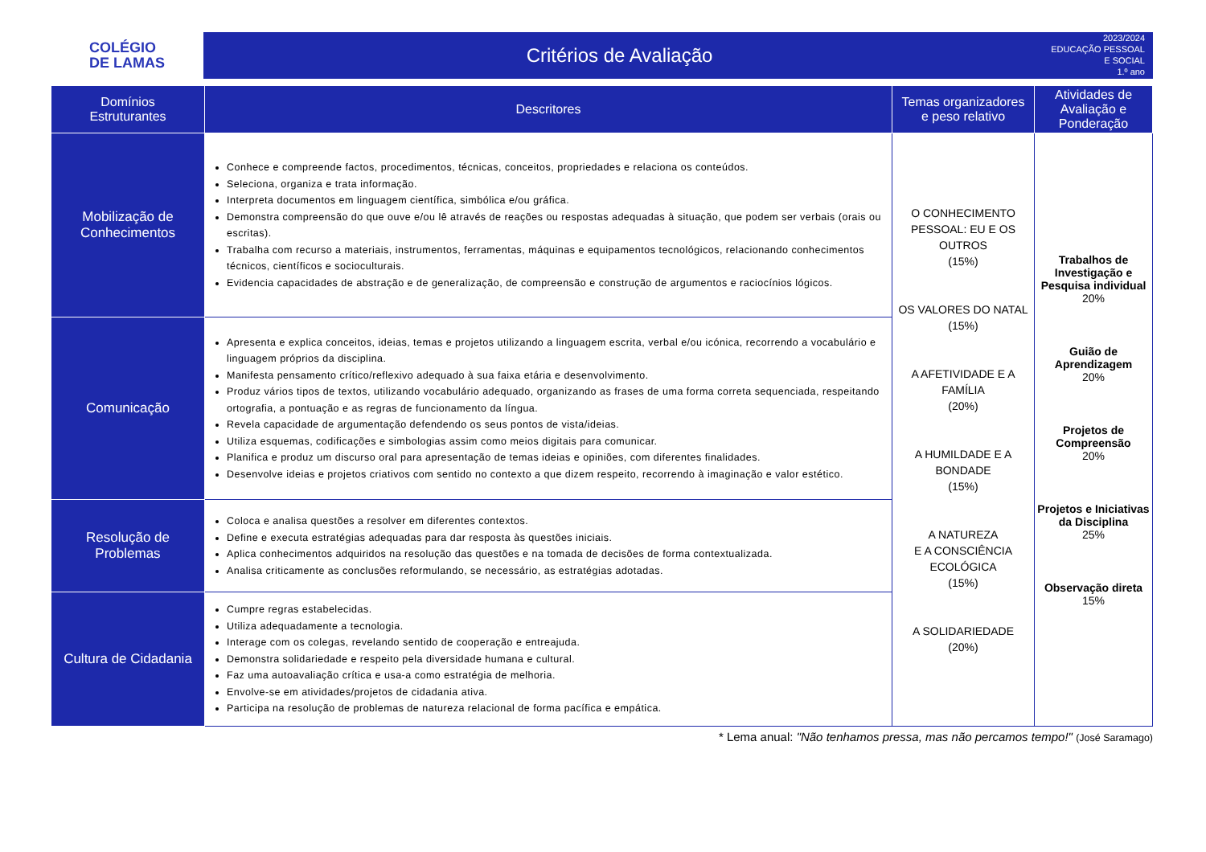COLÉGIO
DE LAMAS
Critérios de Avaliação
2023/2024
EDUCAÇÃO PESSOAL
E SOCIAL
1.º ano
| Domínios Estruturantes | Descritores | Temas organizadores e peso relativo | Atividades de Avaliação e Ponderação |
| --- | --- | --- | --- |
| Mobilização de Conhecimentos | Conhece e compreende factos, procedimentos, técnicas, conceitos, propriedades e relaciona os conteúdos. Seleciona, organiza e trata informação. Interpreta documentos em linguagem científica, simbólica e/ou gráfica. Demonstra compreensão do que ouve e/ou lê através de reações ou respostas adequadas à situação, que podem ser verbais (orais ou escritas). Trabalha com recurso a materiais, instrumentos, ferramentas, máquinas e equipamentos tecnológicos, relacionando conhecimentos técnicos, científicos e socioculturais. Evidencia capacidades de abstração e de generalização, de compreensão e construção de argumentos e raciocínios lógicos. | O CONHECIMENTO PESSOAL: EU E OS OUTROS (15%) OS VALORES DO NATAL (15%) A AFETIVIDADE E A FAMÍLIA (20%) A HUMILDADE E A BONDADE (15%) A NATUREZA E A CONSCIÊNCIA ECOLÓGICA (15%) A SOLIDARIEDADE (20%) | Trabalhos de Investigação e Pesquisa individual 20% Guião de Aprendizagem 20% Projetos de Compreensão 20% Projetos e Iniciativas da Disciplina 25% Observação direta 15% |
| Comunicação | Apresenta e explica conceitos, ideias, temas e projetos utilizando a linguagem escrita, verbal e/ou icónica, recorrendo a vocabulário e linguagem próprios da disciplina. Manifesta pensamento crítico/reflexivo adequado à sua faixa etária e desenvolvimento. Produz vários tipos de textos, utilizando vocabulário adequado, organizando as frases de uma forma correta sequenciada, respeitando ortografia, a pontuação e as regras de funcionamento da língua. Revela capacidade de argumentação defendendo os seus pontos de vista/ideias. Utiliza esquemas, codificações e simbologias assim como meios digitais para comunicar. Planifica e produz um discurso oral para apresentação de temas ideias e opiniões, com diferentes finalidades. Desenvolve ideias e projetos criativos com sentido no contexto a que dizem respeito, recorrendo à imaginação e valor estético. | | |
| Resolução de Problemas | Coloca e analisa questões a resolver em diferentes contextos. Define e executa estratégias adequadas para dar resposta às questões iniciais. Aplica conhecimentos adquiridos na resolução das questões e na tomada de decisões de forma contextualizada. Analisa criticamente as conclusões reformulando, se necessário, as estratégias adotadas. | | |
| Cultura de Cidadania | Cumpre regras estabelecidas. Utiliza adequadamente a tecnologia. Interage com os colegas, revelando sentido de cooperação e entreajuda. Demonstra solidariedade e respeito pela diversidade humana e cultural. Faz uma autoavaliação crítica e usa-a como estratégia de melhoria. Envolve-se em atividades/projetos de cidadania ativa. Participa na resolução de problemas de natureza relacional de forma pacífica e empática. | | |
* Lema anual: "Não tenhamos pressa, mas não percamos tempo!" (José Saramago)